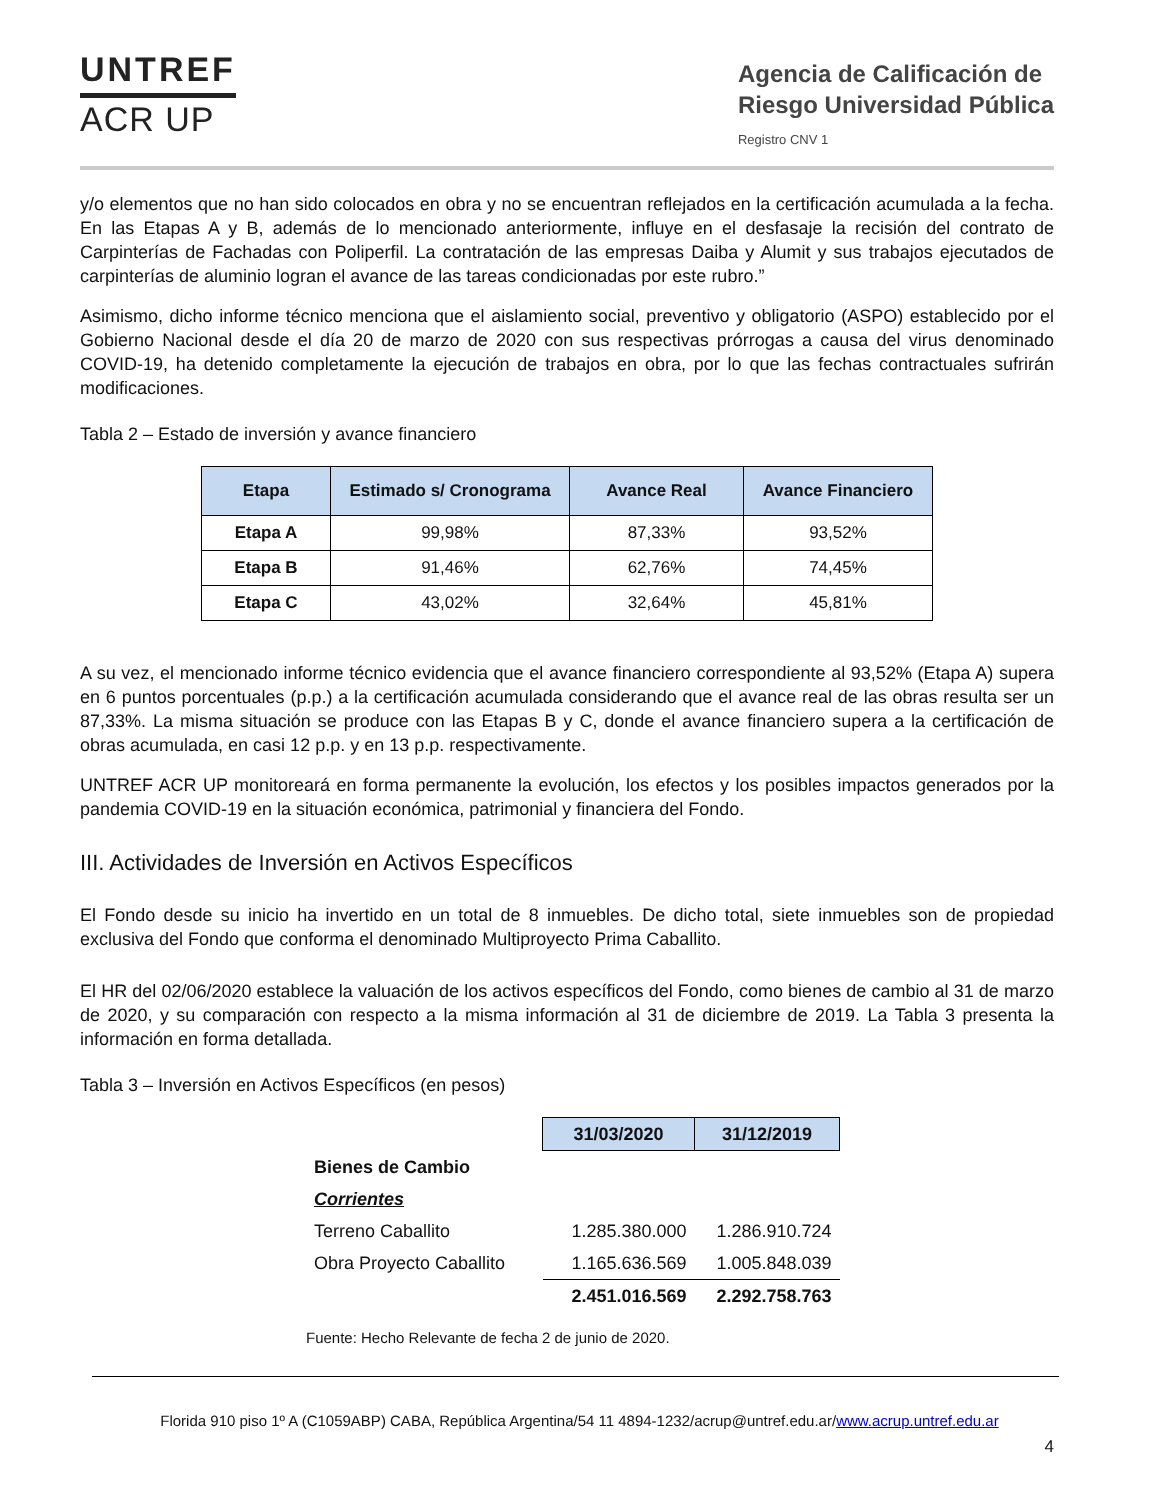UNTREF
ACR UP
Agencia de Calificación de
Riesgo Universidad Pública
Registro CNV 1
y/o elementos que no han sido colocados en obra y no se encuentran reflejados en la certificación acumulada a la fecha. En las Etapas A y B, además de lo mencionado anteriormente, influye en el desfasaje la recisión del contrato de Carpinterías de Fachadas con Poliperfil. La contratación de las empresas Daiba y Alumit y sus trabajos ejecutados de carpinterías de aluminio logran el avance de las tareas condicionadas por este rubro.”
Asimismo, dicho informe técnico menciona que el aislamiento social, preventivo y obligatorio (ASPO) establecido por el Gobierno Nacional desde el día 20 de marzo de 2020 con sus respectivas prórrogas a causa del virus denominado COVID-19, ha detenido completamente la ejecución de trabajos en obra, por lo que las fechas contractuales sufrirán modificaciones.
Tabla 2 – Estado de inversión y avance financiero
| Etapa | Estimado s/ Cronograma | Avance Real | Avance Financiero |
| --- | --- | --- | --- |
| Etapa A | 99,98% | 87,33% | 93,52% |
| Etapa B | 91,46% | 62,76% | 74,45% |
| Etapa C | 43,02% | 32,64% | 45,81% |
A su vez, el mencionado informe técnico evidencia que el avance financiero correspondiente al 93,52% (Etapa A) supera en 6 puntos porcentuales (p.p.) a la certificación acumulada considerando que el avance real de las obras resulta ser un 87,33%. La misma situación se produce con las Etapas B y C, donde el avance financiero supera a la certificación de obras acumulada, en casi 12 p.p. y en 13 p.p. respectivamente.
UNTREF ACR UP monitoreará en forma permanente la evolución, los efectos y los posibles impactos generados por la pandemia COVID-19 en la situación económica, patrimonial y financiera del Fondo.
III. Actividades de Inversión en Activos Específicos
El Fondo desde su inicio ha invertido en un total de 8 inmuebles. De dicho total, siete inmuebles son de propiedad exclusiva del Fondo que conforma el denominado Multiproyecto Prima Caballito.
El HR del 02/06/2020 establece la valuación de los activos específicos del Fondo, como bienes de cambio al 31 de marzo de 2020, y su comparación con respecto a la misma información al 31 de diciembre de 2019. La Tabla 3 presenta la información en forma detallada.
Tabla 3 – Inversión en Activos Específicos (en pesos)
| | 31/03/2020 | 31/12/2019 |
| Bienes de Cambio | | |
| Corrientes | | |
| Terreno Caballito | 1.285.380.000 | 1.286.910.724 |
| Obra Proyecto Caballito | 1.165.636.569 | 1.005.848.039 |
| | 2.451.016.569 | 2.292.758.763 |
Fuente: Hecho Relevante de fecha 2 de junio de 2020.
Florida 910 piso 1º A (C1059ABP) CABA, República Argentina/54 11 4894-1232/acrup@untref.edu.ar/www.acrup.untref.edu.ar
4